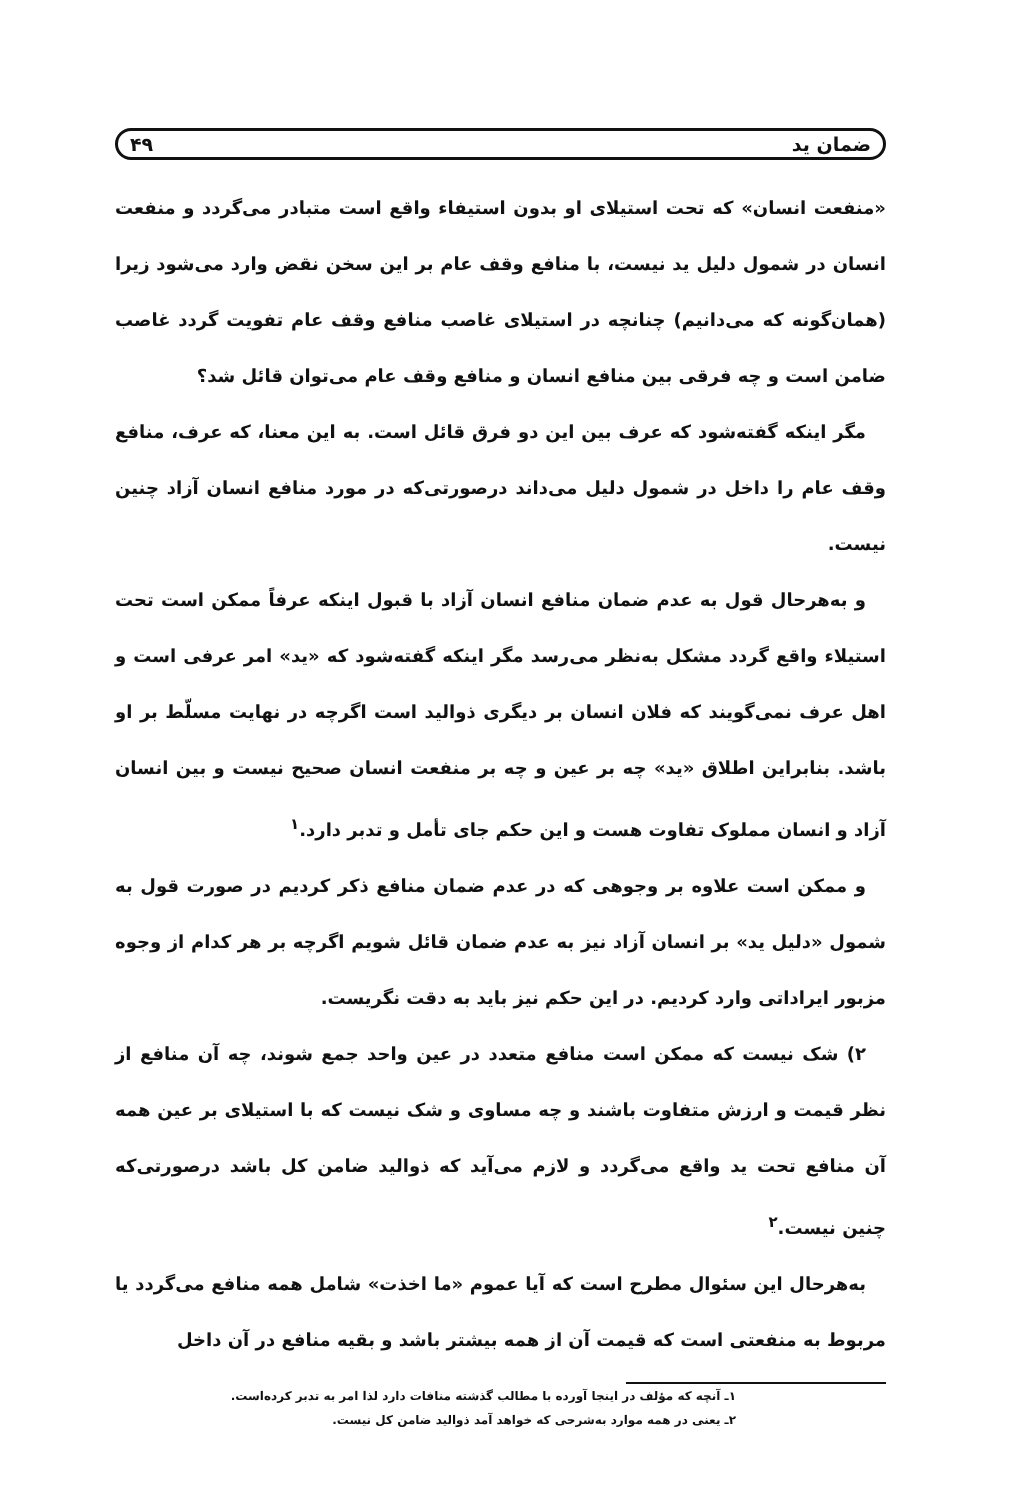ضمان ید ۴۹
«منفعت انسان» که تحت استیلای او بدون استیفاء واقع است متبادر می‌گردد و منفعت انسان در شمول دلیل ید نیست، با منافع وقف عام بر این سخن نقض وارد می‌شود زیرا (همان‌گونه که می‌دانیم) چنانچه در استیلای غاصب منافع وقف عام تفویت گردد غاصب ضامن است و چه فرقی بین منافع انسان و منافع وقف عام می‌توان قائل شد؟
مگر اینکه گفته‌شود که عرف بین این دو فرق قائل است. به این معنا، که عرف، منافع وقف عام را داخل در شمول دلیل می‌داند درصورتی‌که در مورد منافع انسان آزاد چنین نیست.
و به‌هرحال قول به عدم ضمان منافع انسان آزاد با قبول اینکه عرفاً ممکن است تحت استیلاء واقع گردد مشکل به‌نظر می‌رسد مگر اینکه گفته‌شود که «ید» امر عرفی است و اهل عرف نمی‌گویند که فلان انسان بر دیگری ذوالید است اگرچه در نهایت مسلّط بر او باشد. بنابراین اطلاق «ید» چه بر عین و چه بر منفعت انسان صحیح نیست و بین انسان آزاد و انسان مملوک تفاوت هست و این حکم جای تأمل و تدبر دارد.<sup>۱</sup>
و ممکن است علاوه بر وجوهی که در عدم ضمان منافع ذکر کردیم در صورت قول به شمول «دلیل ید» بر انسان آزاد نیز به عدم ضمان قائل شویم اگرچه بر هر کدام از وجوه مزبور ایراداتی وارد کردیم. در این حکم نیز باید به دقت نگریست.
۲) شک نیست که ممکن است منافع متعدد در عین واحد جمع شوند، چه آن منافع از نظر قیمت و ارزش متفاوت باشند و چه مساوی و شک نیست که با استیلای بر عین همه آن منافع تحت ید واقع می‌گردد و لازم می‌آید که ذوالید ضامن کل باشد درصورتی‌که چنین نیست.<sup>۲</sup>
به‌هرحال این سئوال مطرح است که آیا عموم «ما اخذت» شامل همه منافع می‌گردد یا مربوط به منفعتی است که قیمت آن از همه بیشتر باشد و بقیه منافع در آن داخل
۱ـ آنچه که مؤلف در اینجا آورده با مطالب گذشته منافات دارد لذا امر به تدبر کرده‌است.
۲ـ یعنی در همه موارد به‌شرحی که خواهد آمد ذوالید ضامن کل نیست.